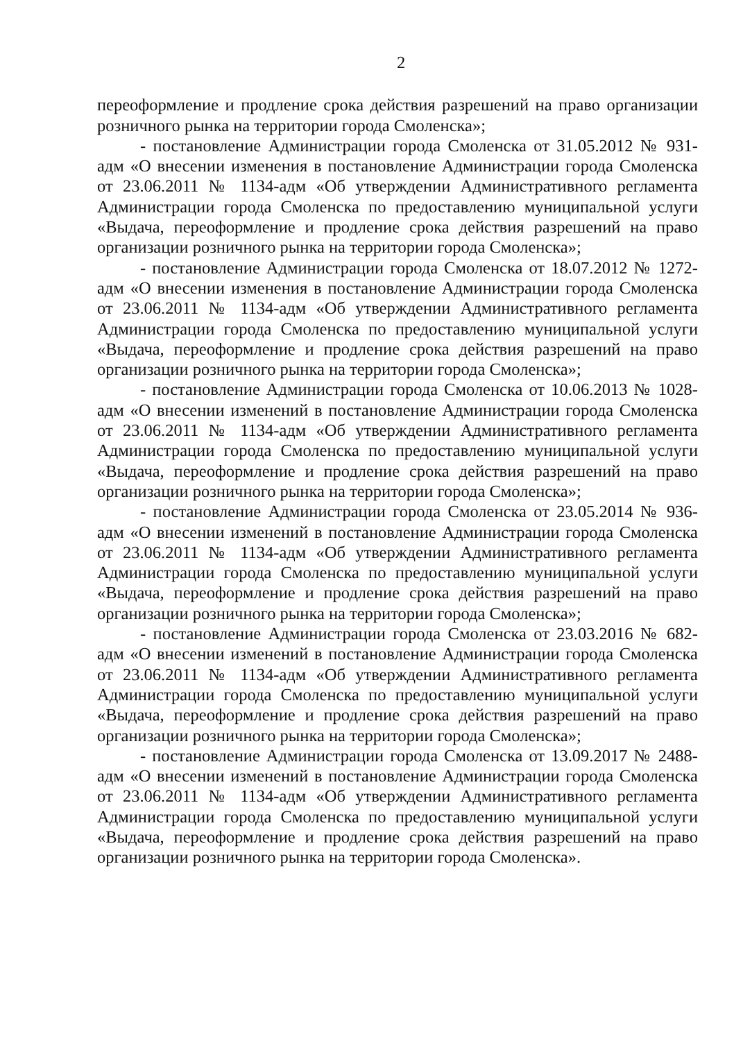2
переоформление и продление срока действия разрешений на право организации розничного рынка на территории города Смоленска»;
- постановление Администрации города Смоленска от 31.05.2012 № 931-адм «О внесении изменения в постановление Администрации города Смоленска от 23.06.2011 № 1134-адм «Об утверждении Административного регламента Администрации города Смоленска по предоставлению муниципальной услуги «Выдача, переоформление и продление срока действия разрешений на право организации розничного рынка на территории города Смоленска»;
- постановление Администрации города Смоленска от 18.07.2012 № 1272-адм «О внесении изменения в постановление Администрации города Смоленска от 23.06.2011 № 1134-адм «Об утверждении Административного регламента Администрации города Смоленска по предоставлению муниципальной услуги «Выдача, переоформление и продление срока действия разрешений на право организации розничного рынка на территории города Смоленска»;
- постановление Администрации города Смоленска от 10.06.2013 № 1028-адм «О внесении изменений в постановление Администрации города Смоленска от 23.06.2011 № 1134-адм «Об утверждении Административного регламента Администрации города Смоленска по предоставлению муниципальной услуги «Выдача, переоформление и продление срока действия разрешений на право организации розничного рынка на территории города Смоленска»;
- постановление Администрации города Смоленска от 23.05.2014 № 936-адм «О внесении изменений в постановление Администрации города Смоленска от 23.06.2011 № 1134-адм «Об утверждении Административного регламента Администрации города Смоленска по предоставлению муниципальной услуги «Выдача, переоформление и продление срока действия разрешений на право организации розничного рынка на территории города Смоленска»;
- постановление Администрации города Смоленска от 23.03.2016 № 682-адм «О внесении изменений в постановление Администрации города Смоленска от 23.06.2011 № 1134-адм «Об утверждении Административного регламента Администрации города Смоленска по предоставлению муниципальной услуги «Выдача, переоформление и продление срока действия разрешений на право организации розничного рынка на территории города Смоленска»;
- постановление Администрации города Смоленска от 13.09.2017 № 2488-адм «О внесении изменений в постановление Администрации города Смоленска от 23.06.2011 № 1134-адм «Об утверждении Административного регламента Администрации города Смоленска по предоставлению муниципальной услуги «Выдача, переоформление и продление срока действия разрешений на право организации розничного рынка на территории города Смоленска».